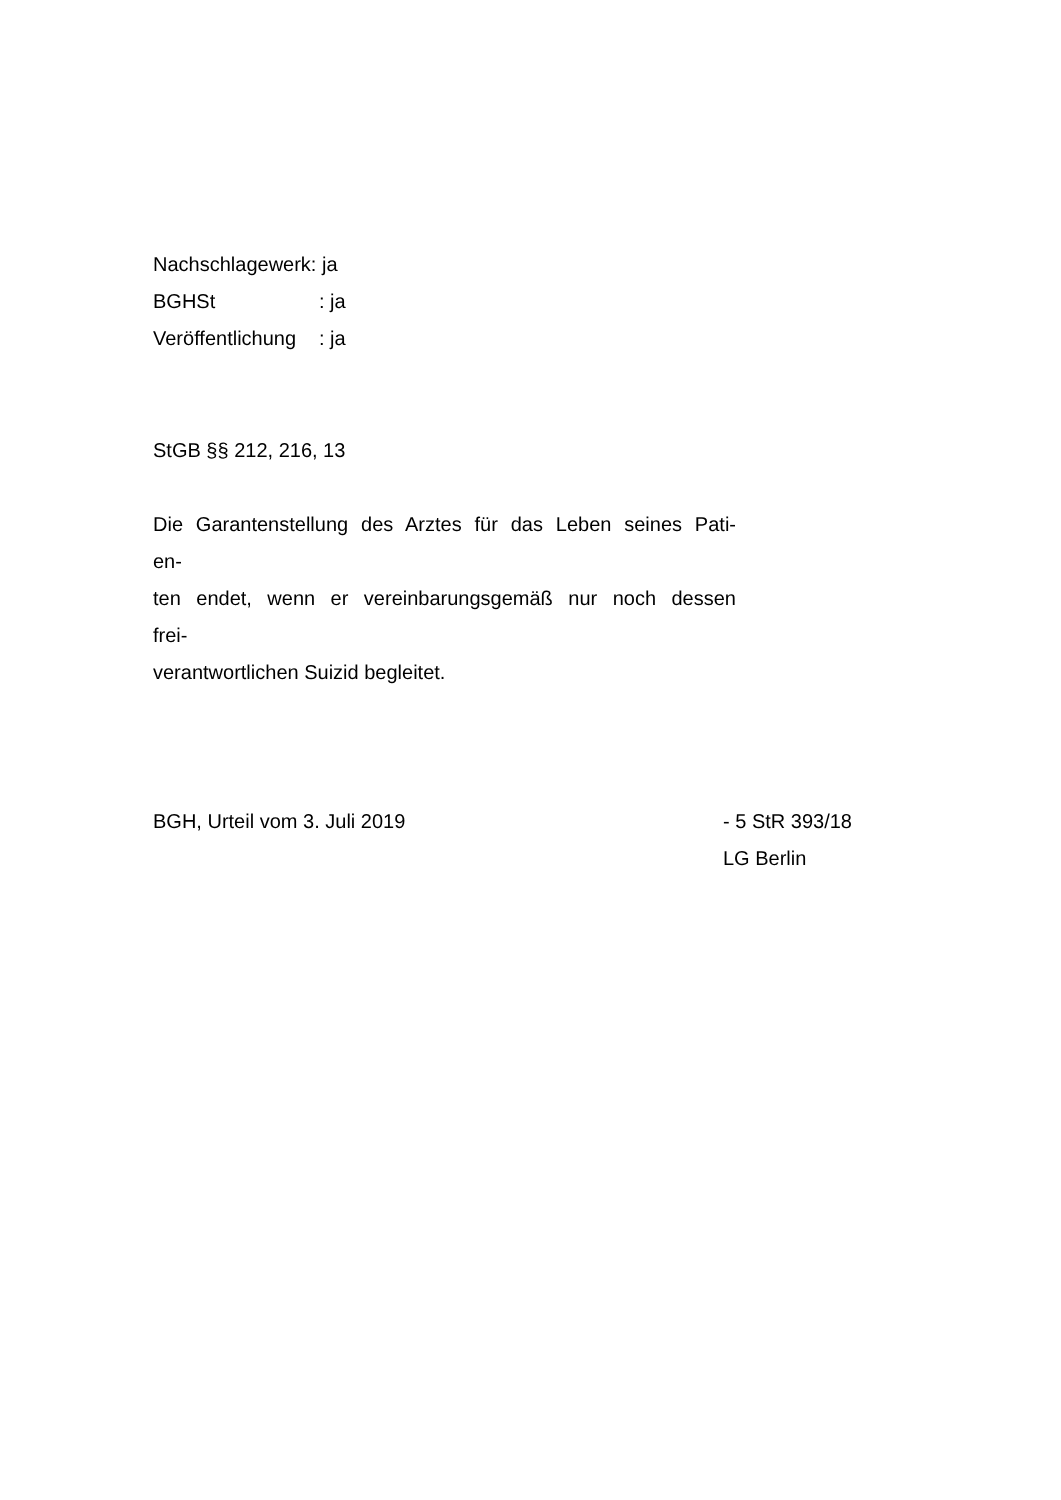Nachschlagewerk: ja
BGHSt: ja
Veröffentlichung: ja
StGB §§ 212, 216, 13
Die Garantenstellung des Arztes für das Leben seines Pati-
en-
ten endet, wenn er vereinbarungsgemäß nur noch dessen
frei-
verantwortlichen Suizid begleitet.
BGH, Urteil vom 3. Juli 2019 - 5 StR 393/18
LG Berlin